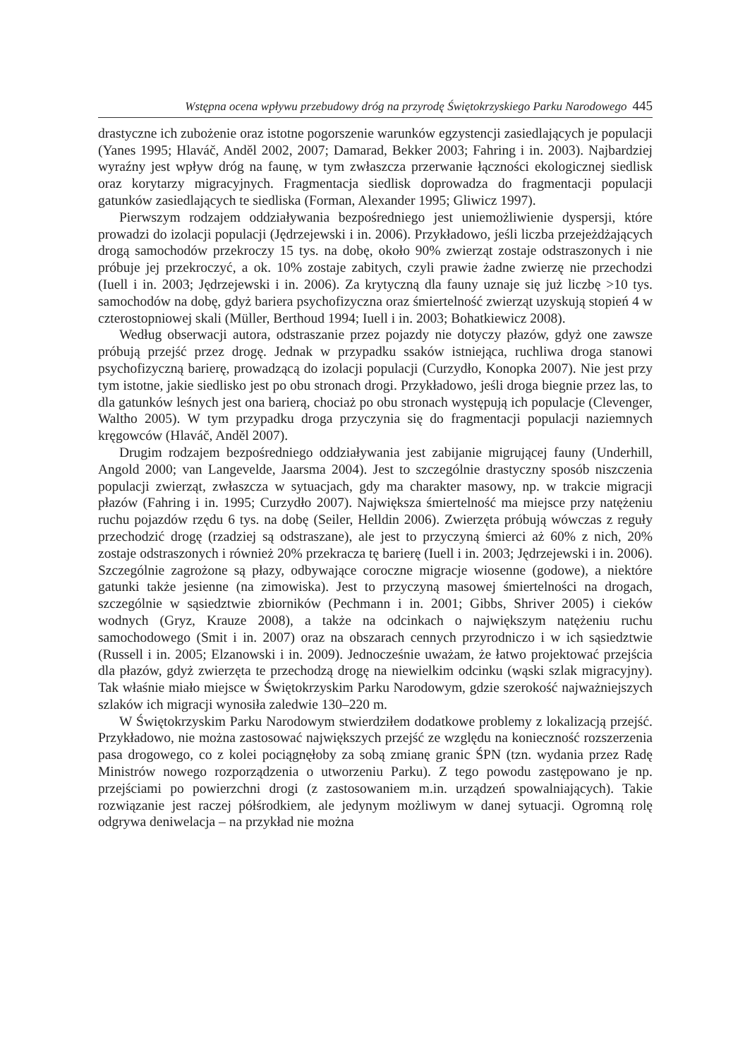Wstępna ocena wpływu przebudowy dróg na przyrodę Świętokrzyskiego Parku Narodowego 445
drastyczne ich zubożenie oraz istotne pogorszenie warunków egzystencji zasiedlających je populacji (Yanes 1995; Hlaváč, Anděl 2002, 2007; Damarad, Bekker 2003; Fahring i in. 2003). Najbardziej wyraźny jest wpływ dróg na faunę, w tym zwłaszcza przerwanie łączności ekologicznej siedlisk oraz korytarzy migracyjnych. Fragmentacja siedlisk doprowadza do fragmentacji populacji gatunków zasiedlających te siedliska (Forman, Alexander 1995; Gliwicz 1997).
Pierwszym rodzajem oddziaływania bezpośredniego jest uniemożliwienie dyspersji, które prowadzi do izolacji populacji (Jędrzejewski i in. 2006). Przykładowo, jeśli liczba przejeżdżających drogą samochodów przekroczy 15 tys. na dobę, około 90% zwierząt zostaje odstraszonych i nie próbuje jej przekroczyć, a ok. 10% zostaje zabitych, czyli prawie żadne zwierzę nie przechodzi (Iuell i in. 2003; Jędrzejewski i in. 2006). Za krytyczną dla fauny uznaje się już liczbę >10 tys. samochodów na dobę, gdyż bariera psychofizyczna oraz śmiertelność zwierząt uzyskują stopień 4 w czterostopniowej skali (Müller, Berthoud 1994; Iuell i in. 2003; Bohatkiewicz 2008).
Według obserwacji autora, odstraszanie przez pojazdy nie dotyczy płazów, gdyż one zawsze próbują przejść przez drogę. Jednak w przypadku ssaków istniejąca, ruchliwa droga stanowi psychofizyczną barierę, prowadzącą do izolacji populacji (Curzydło, Konopka 2007). Nie jest przy tym istotne, jakie siedlisko jest po obu stronach drogi. Przykładowo, jeśli droga biegnie przez las, to dla gatunków leśnych jest ona barierą, chociaż po obu stronach występują ich populacje (Clevenger, Waltho 2005). W tym przypadku droga przyczynia się do fragmentacji populacji naziemnych kręgowców (Hlaváč, Anděl 2007).
Drugim rodzajem bezpośredniego oddziaływania jest zabijanie migrującej fauny (Underhill, Angold 2000; van Langevelde, Jaarsma 2004). Jest to szczególnie drastyczny sposób niszczenia populacji zwierząt, zwłaszcza w sytuacjach, gdy ma charakter masowy, np. w trakcie migracji płazów (Fahring i in. 1995; Curzydło 2007). Największa śmiertelność ma miejsce przy natężeniu ruchu pojazdów rzędu 6 tys. na dobę (Seiler, Helldin 2006). Zwierzęta próbują wówczas z reguły przechodzić drogę (rzadziej są odstraszane), ale jest to przyczyną śmierci aż 60% z nich, 20% zostaje odstraszonych i również 20% przekracza tę barierę (Iuell i in. 2003; Jędrzejewski i in. 2006). Szczególnie zagrożone są płazy, odbywające coroczne migracje wiosenne (godowe), a niektóre gatunki także jesienne (na zimowiska). Jest to przyczyną masowej śmiertelności na drogach, szczególnie w sąsiedztwie zbiorników (Pechmann i in. 2001; Gibbs, Shriver 2005) i cieków wodnych (Gryz, Krauze 2008), a także na odcinkach o największym natężeniu ruchu samochodowego (Smit i in. 2007) oraz na obszarach cennych przyrodniczo i w ich sąsiedztwie (Russell i in. 2005; Elzanowski i in. 2009). Jednocześnie uważam, że łatwo projektować przejścia dla płazów, gdyż zwierzęta te przechodzą drogę na niewielkim odcinku (wąski szlak migracyjny). Tak właśnie miało miejsce w Świętokrzyskim Parku Narodowym, gdzie szerokość najważniejszych szlaków ich migracji wynosiła zaledwie 130–220 m.
W Świętokrzyskim Parku Narodowym stwierdziłem dodatkowe problemy z lokalizacją przejść. Przykładowo, nie można zastosować największych przejść ze względu na konieczność rozszerzenia pasa drogowego, co z kolei pociągnęłoby za sobą zmianę granic ŚPN (tzn. wydania przez Radę Ministrów nowego rozporządzenia o utworzeniu Parku). Z tego powodu zastępowano je np. przejściami po powierzchni drogi (z zastosowaniem m.in. urządzeń spowalniających). Takie rozwiązanie jest raczej półśrodkiem, ale jedynym możliwym w danej sytuacji. Ogromną rolę odgrywa deniwelacja – na przykład nie można